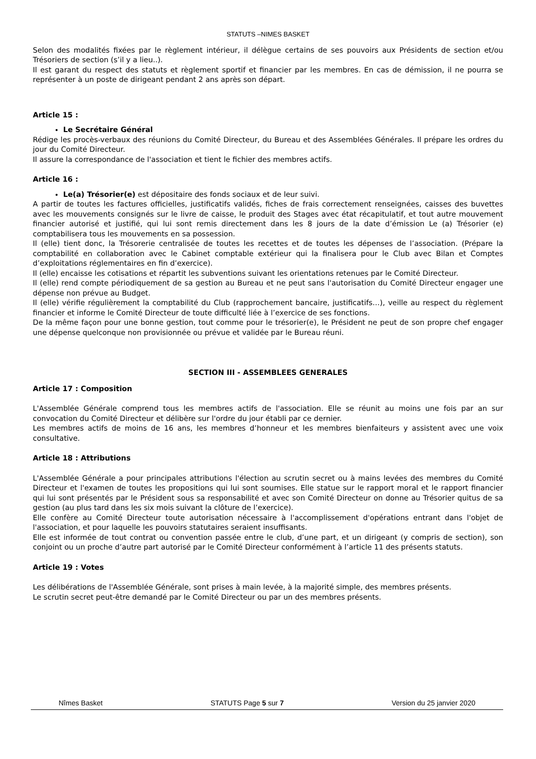STATUTS –NIMES BASKET
Selon des modalités fixées par le règlement intérieur, il délègue certains de ses pouvoirs aux Présidents de section et/ou Trésoriers de section (s’il y a lieu..).
Il est garant du respect des statuts et règlement sportif et financier par les membres. En cas de démission, il ne pourra se représenter à un poste de dirigeant pendant 2 ans après son départ.
Article 15 :
Le Secrétaire Général
Rédige les procès-verbaux des réunions du Comité Directeur, du Bureau et des Assemblées Générales. Il prépare les ordres du jour du Comité Directeur.
Il assure la correspondance de l'association et tient le fichier des membres actifs.
Article 16 :
Le(a) Trésorier(e) est dépositaire des fonds sociaux et de leur suivi.
A partir de toutes les factures officielles, justificatifs validés, fiches de frais correctement renseignées, caisses des buvettes avec les mouvements consignés sur le livre de caisse, le produit des Stages avec état récapitulatif, et tout autre mouvement financier autorisé et justifié, qui lui sont remis directement dans les 8 jours de la date d’émission Le (a) Trésorier (e) comptabilisera tous les mouvements en sa possession.
Il (elle) tient donc, la Trésorerie centralisée de toutes les recettes et de toutes les dépenses de l’association. (Prépare la comptabilité en collaboration avec le Cabinet comptable extérieur qui la finalisera pour le Club avec Bilan et Comptes d’exploitations réglementaires en fin d’exercice).
Il (elle) encaisse les cotisations et répartit les subventions suivant les orientations retenues par le Comité Directeur.
Il (elle) rend compte périodiquement de sa gestion au Bureau et ne peut sans l'autorisation du Comité Directeur engager une dépense non prévue au Budget.
Il (elle) vérifie régulièrement la comptabilité du Club (rapprochement bancaire, justificatifs…), veille au respect du règlement financier et informe le Comité Directeur de toute difficulté liée à l’exercice de ses fonctions.
De la même façon pour une bonne gestion, tout comme pour le trésorier(e), le Président ne peut de son propre chef engager une dépense quelconque non provisionnée ou prévue et validée par le Bureau réuni.
SECTION III - ASSEMBLEES GENERALES
Article 17 : Composition
L'Assemblée Générale comprend tous les membres actifs de l'association. Elle se réunit au moins une fois par an sur convocation du Comité Directeur et délibère sur l'ordre du jour établi par ce dernier.
Les membres actifs de moins de 16 ans, les membres d’honneur et les membres bienfaiteurs y assistent avec une voix consultative.
Article 18 : Attributions
L'Assemblée Générale a pour principales attributions l'élection au scrutin secret ou à mains levées des membres du Comité Directeur et l'examen de toutes les propositions qui lui sont soumises. Elle statue sur le rapport moral et le rapport financier qui lui sont présentés par le Président sous sa responsabilité et avec son Comité Directeur on donne au Trésorier quitus de sa gestion (au plus tard dans les six mois suivant la clôture de l’exercice).
Elle confère au Comité Directeur toute autorisation nécessaire à l'accomplissement d'opérations entrant dans l'objet de l'association, et pour laquelle les pouvoirs statutaires seraient insuffisants.
Elle est informée de tout contrat ou convention passée entre le club, d’une part, et un dirigeant (y compris de section), son conjoint ou un proche d’autre part autorisé par le Comité Directeur conformément à l’article 11 des présents statuts.
Article 19 : Votes
Les délibérations de l'Assemblée Générale, sont prises à main levée, à la majorité simple, des membres présents.
Le scrutin secret peut-être demandé par le Comité Directeur ou par un des membres présents.
Nîmes Basket STATUTS Page 5 sur 7 Version du 25 janvier 2020